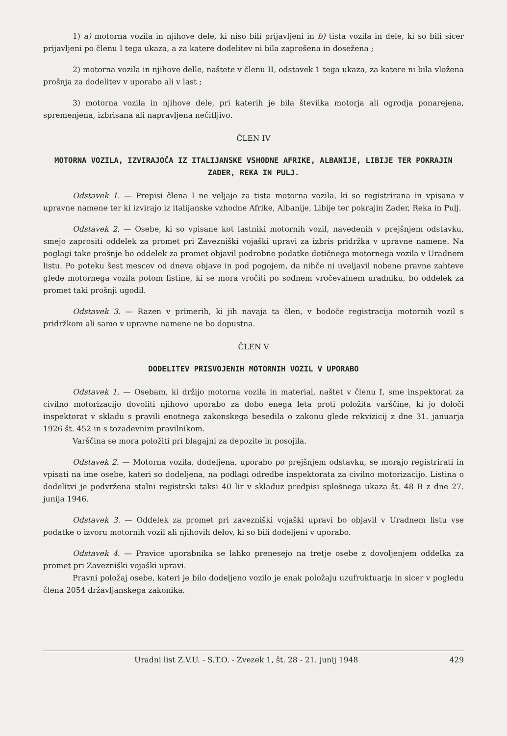1) a) motorna vozila in njihove dele, ki niso bili prijavljeni in b) tista vozila in dele, ki so bili sicer prijavljeni po členu I tega ukaza, a za katere dodelitev ni bila zaprošena in dosežena ;
2) motorna vozila in njihove delle, naštete v členu II, odstavek 1 tega ukaza, za katere ni bila vložena prošnja za dodelitev v uporabo ali v last ;
3) motorna vozila in njihove dele, pri katerih je bila številka motorja ali ogrodja ponarejena, spremenjena, izbrisana ali napravljena nečitljivo.
ČLEN IV
MOTORNA VOZILA, IZVIRAJOČA IZ ITALIJANSKE VSHODNE AFRIKE, ALBANIJE, LIBIJE TER POKRAJIN ZADER, REKA IN PULJ.
Odstavek 1. — Prepisi člena I ne veljajo za tista motorna vozila, ki so registrirana in vpisana v upravne namene ter ki izvirajo iz italijanske vzhodne Afrike, Albanije, Libije ter pokrajin Zader, Reka in Pulj.
Odstavek 2. — Osebe, ki so vpisane kot lastniki motornih vozil, navedenih v prejšnjem odstavku, smejo zaprositi oddelek za promet pri Zavezniški vojaški upravi za izbris pridržka v upravne namene. Na poglagi take prošnje bo oddelek za promet objavil podrobne podatke dotičnega motornega vozila v Uradnem listu. Po poteku šest mescev od dneva objave in pod pogojem, da nihče ni uveljavil nobene pravne zahteve glede motornega vozila potom listine, ki se mora vročiti po sodnem vročevalnem uradniku, bo oddelek za promet taki prošnji ugodil.
Odstavek 3. — Razen v primerih, ki jih navaja ta člen, v bodoče registracija motornih vozil s pridržkom ali samo v upravne namene ne bo dopustna.
ČLEN V
DODELITEV PRISVOJENIH MOTORNIH VOZIL V UPORABO
Odstavek 1. — Osebam, ki držijo motorna vozila in material, naštet v členu I, sme inspektorat za civilno motorizacijo dovoliti njihovo uporabo za dobo enega leta proti položita varščine, ki jo določi inspektorat v skladu s pravili enotnega zakonskega besedila o zakonu glede rekvizicij z dne 31. januarja 1926 št. 452 in s tozadevnim pravilnikom.
Varščina se mora položiti pri blagajni za depozite in posojila.
Odstavek 2. — Motorna vozila, dodeljena, uporabo po prejšnjem odstavku, se morajo registrirati in vpisati na ime osebe, kateri so dodeljena, na podlagi odredbe inspektorata za civilno motorizacijo. Listina o dodelitvi je podvržena stalni registrski taksi 40 lir v skladuz predpisi splošnega ukaza št. 48 B z dne 27. junija 1946.
Odstavek 3. — Oddelek za promet pri zavezniški vojaški upravi bo objavil v Uradnem listu vse podatke o izvoru motornih vozil ali njihovih delov, ki so bili dodeljeni v uporabo.
Odstavek 4. — Pravice uporabnika se lahko prenesejo na tretje osebe z dovoljenjem oddelka za promet pri Zavezniški vojaški upravi.
Pravni položaj osebe, kateri je bilo dodeljeno vozilo je enak položaju uzufruktuarja in sicer v pogledu člena 2054 državljanskega zakonika.
Uradni list Z.V.U. - S.T.O. - Zvezek 1, št. 28 - 21. junij 1948 429